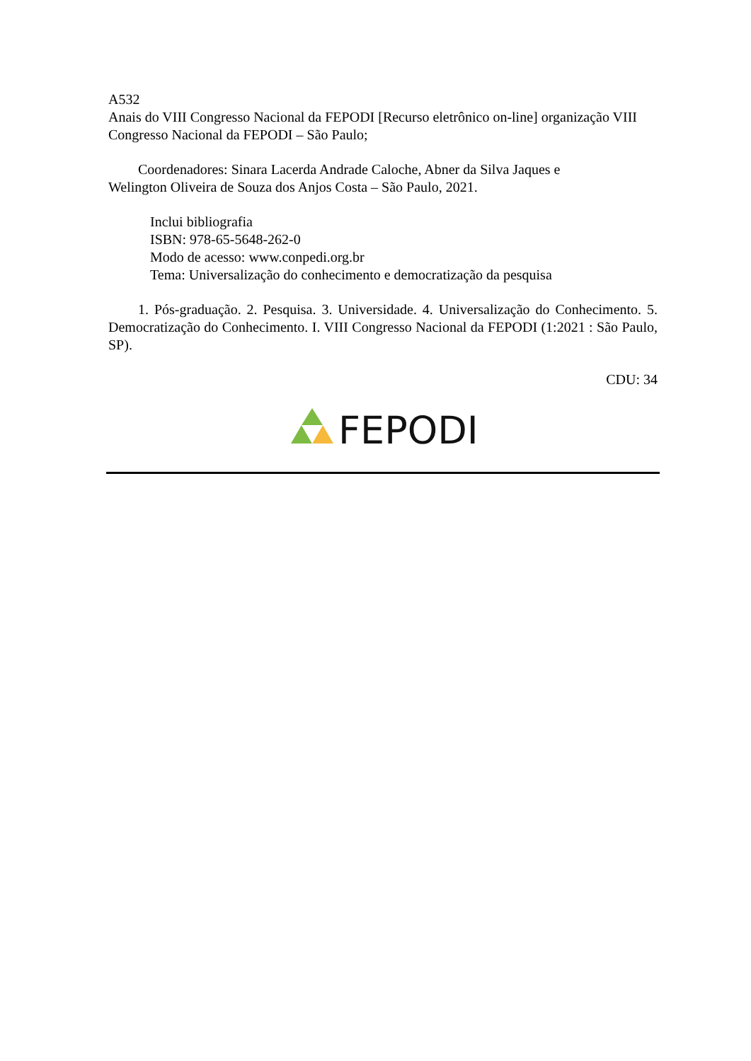A532
Anais do VIII Congresso Nacional da FEPODI [Recurso eletrônico on-line] organização VIII Congresso Nacional da FEPODI – São Paulo;
Coordenadores: Sinara Lacerda Andrade Caloche, Abner da Silva Jaques e
Welington Oliveira de Souza dos Anjos Costa – São Paulo, 2021.
Inclui bibliografia
ISBN: 978-65-5648-262-0
Modo de acesso: www.conpedi.org.br
Tema: Universalização do conhecimento e democratização da pesquisa
1. Pós-graduação. 2. Pesquisa. 3. Universidade. 4. Universalização do Conhecimento. 5. Democratização do Conhecimento. I. VIII Congresso Nacional da FEPODI (1:2021 : São Paulo, SP).
CDU: 34
FEPODI